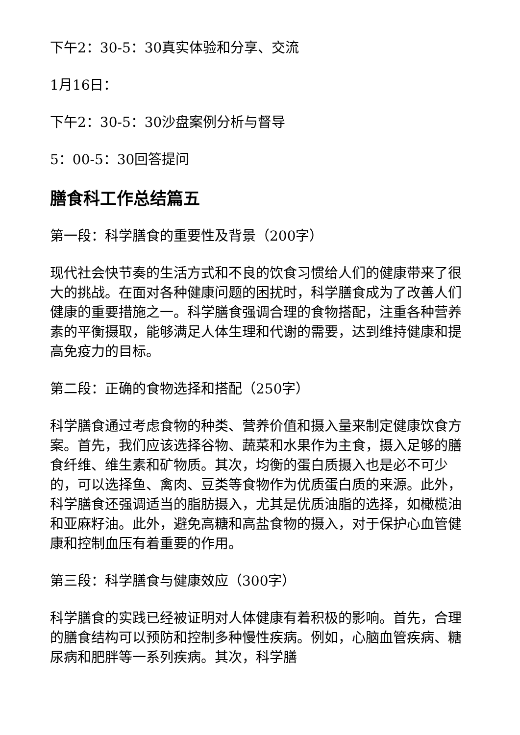下午2：30-5：30真实体验和分享、交流
1月16日：
下午2：30-5：30沙盘案例分析与督导
5：00-5：30回答提问
膳食科工作总结篇五
第一段：科学膳食的重要性及背景（200字）
现代社会快节奏的生活方式和不良的饮食习惯给人们的健康带来了很大的挑战。在面对各种健康问题的困扰时，科学膳食成为了改善人们健康的重要措施之一。科学膳食强调合理的食物搭配，注重各种营养素的平衡摄取，能够满足人体生理和代谢的需要，达到维持健康和提高免疫力的目标。
第二段：正确的食物选择和搭配（250字）
科学膳食通过考虑食物的种类、营养价值和摄入量来制定健康饮食方案。首先，我们应该选择谷物、蔬菜和水果作为主食，摄入足够的膳食纤维、维生素和矿物质。其次，均衡的蛋白质摄入也是必不可少的，可以选择鱼、禽肉、豆类等食物作为优质蛋白质的来源。此外，科学膳食还强调适当的脂肪摄入，尤其是优质油脂的选择，如橄榄油和亚麻籽油。此外，避免高糖和高盐食物的摄入，对于保护心血管健康和控制血压有着重要的作用。
第三段：科学膳食与健康效应（300字）
科学膳食的实践已经被证明对人体健康有着积极的影响。首先，合理的膳食结构可以预防和控制多种慢性疾病。例如，心脑血管疾病、糖尿病和肥胖等一系列疾病。其次，科学膳